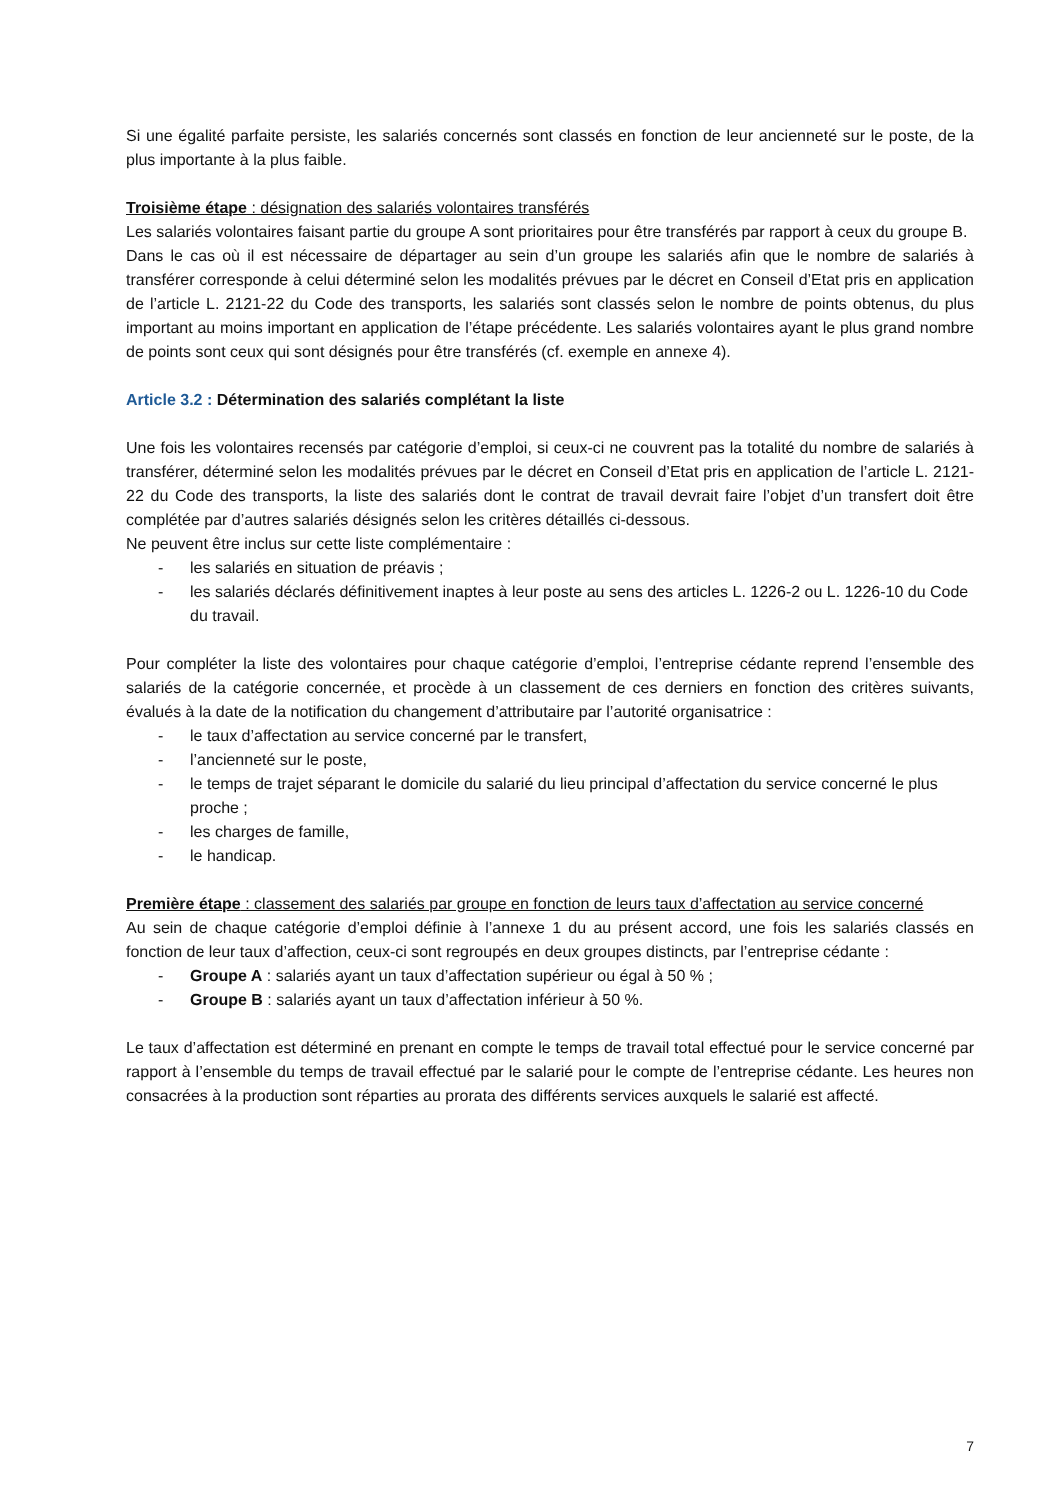Si une égalité parfaite persiste, les salariés concernés sont classés en fonction de leur ancienneté sur le poste, de la plus importante à la plus faible.
Troisième étape : désignation des salariés volontaires transférés
Les salariés volontaires faisant partie du groupe A sont prioritaires pour être transférés par rapport à ceux du groupe B.
Dans le cas où il est nécessaire de départager au sein d’un groupe les salariés afin que le nombre de salariés à transférer corresponde à celui déterminé selon les modalités prévues par le décret en Conseil d’Etat pris en application de l’article L. 2121-22 du Code des transports, les salariés sont classés selon le nombre de points obtenus, du plus important au moins important en application de l’étape précédente. Les salariés volontaires ayant le plus grand nombre de points sont ceux qui sont désignés pour être transférés (cf. exemple en annexe 4).
Article 3.2 : Détermination des salariés complétant la liste
Une fois les volontaires recensés par catégorie d’emploi, si ceux-ci ne couvrent pas la totalité du nombre de salariés à transférer, déterminé selon les modalités prévues par le décret en Conseil d’Etat pris en application de l’article L. 2121-22 du Code des transports, la liste des salariés dont le contrat de travail devrait faire l’objet d’un transfert doit être complétée par d’autres salariés désignés selon les critères détaillés ci-dessous.
Ne peuvent être inclus sur cette liste complémentaire :
- les salariés en situation de préavis ;
- les salariés déclarés définitivement inaptes à leur poste au sens des articles L. 1226-2 ou L. 1226-10 du Code du travail.
Pour compléter la liste des volontaires pour chaque catégorie d’emploi, l’entreprise cédante reprend l’ensemble des salariés de la catégorie concernée, et procède à un classement de ces derniers en fonction des critères suivants, évalués à la date de la notification du changement d’attributaire par l’autorité organisatrice :
- le taux d’affectation au service concerné par le transfert,
- l’ancienneté sur le poste,
- le temps de trajet séparant le domicile du salarié du lieu principal d’affectation du service concerné le plus proche ;
- les charges de famille,
- le handicap.
Première étape : classement des salariés par groupe en fonction de leurs taux d’affectation au service concerné
Au sein de chaque catégorie d’emploi définie à l’annexe 1 du au présent accord, une fois les salariés classés en fonction de leur taux d’affection, ceux-ci sont regroupés en deux groupes distincts, par l’entreprise cédante :
- Groupe A : salariés ayant un taux d’affectation supérieur ou égal à 50 % ;
- Groupe B : salariés ayant un taux d’affectation inférieur à 50 %.
Le taux d’affectation est déterminé en prenant en compte le temps de travail total effectué pour le service concerné par rapport à l’ensemble du temps de travail effectué par le salarié pour le compte de l’entreprise cédante. Les heures non consacrées à la production sont réparties au prorata des différents services auxquels le salarié est affecté.
7